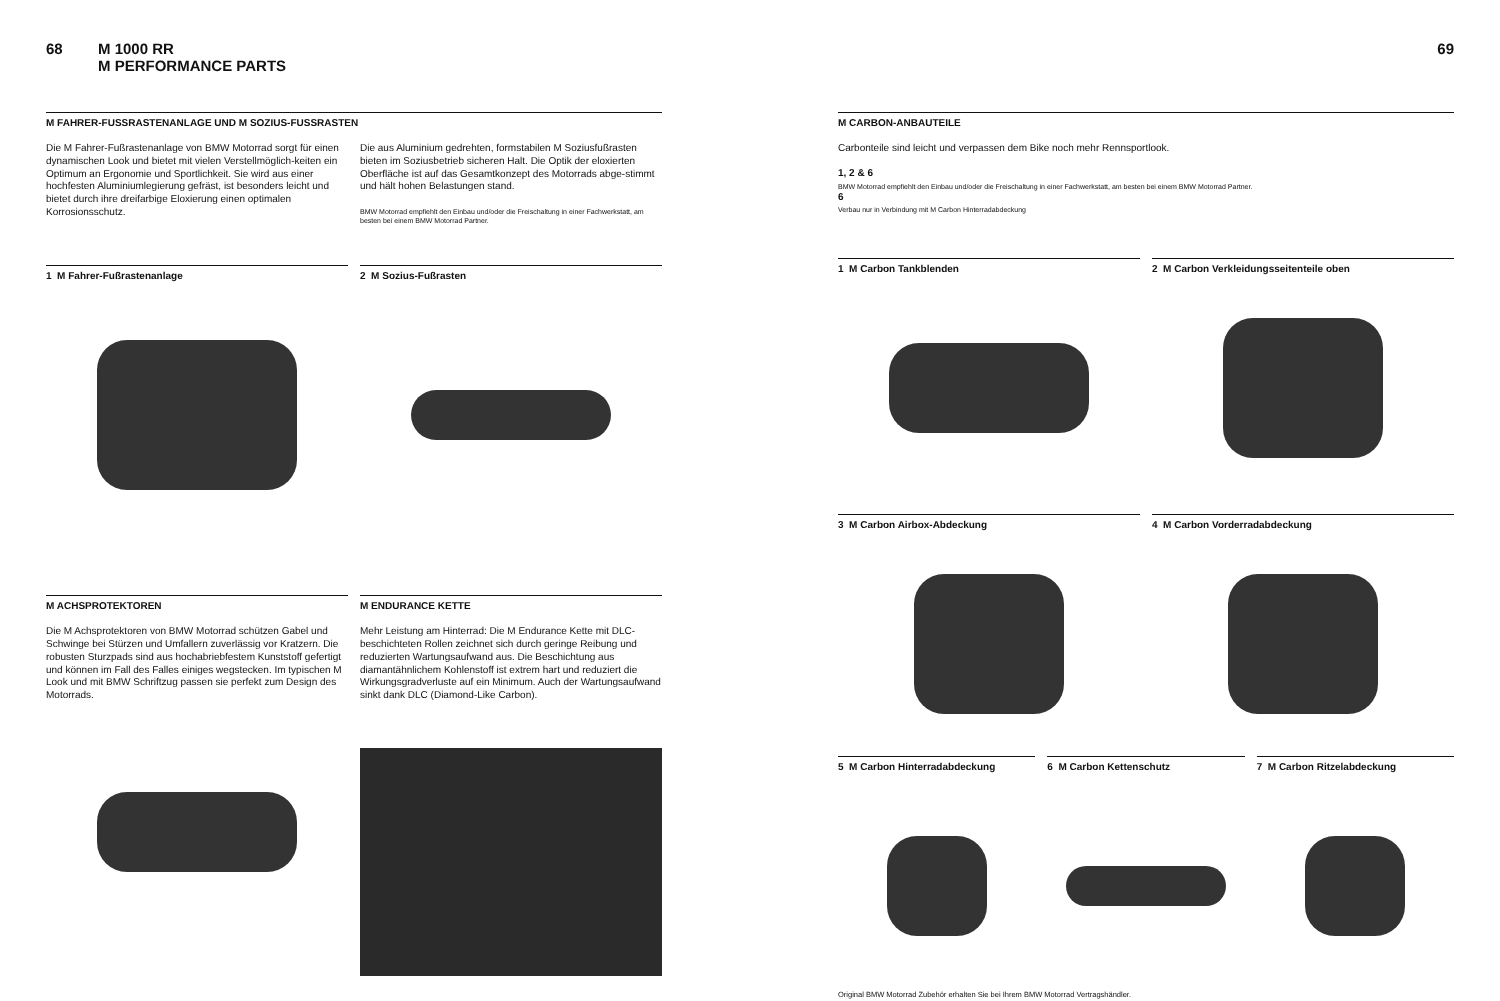68 M 1000 RR
M PERFORMANCE PARTS
M FAHRER-FUSSRASTENANLAGE UND M SOZIUS-FUSSRASTEN
Die M Fahrer-Fußrastenanlage von BMW Motorrad sorgt für einen dynamischen Look und bietet mit vielen Verstellmöglich-keiten ein Optimum an Ergonomie und Sportlichkeit. Sie wird aus einer hochfesten Aluminiumlegierung gefräst, ist besonders leicht und bietet durch ihre dreifarbige Eloxierung einen optimalen Korrosionsschutz.
Die aus Aluminium gedrehten, formstabilen M Soziusfußrasten bieten im Soziusbetrieb sicheren Halt. Die Optik der eloxierten Oberfläche ist auf das Gesamtkonzept des Motorrads abge-stimmt und hält hohen Belastungen stand.
BMW Motorrad empfiehlt den Einbau und/oder die Freischaltung in einer Fachwerkstatt, am besten bei einem BMW Motorrad Partner.
1 M Fahrer-Fußrastenanlage 2 M Sozius-Fußrasten
M ACHSPROTEKTOREN
Die M Achsprotektoren von BMW Motorrad schützen Gabel und Schwinge bei Stürzen und Umfallern zuverlässig vor Kratzern. Die robusten Sturzpads sind aus hochabriebfestem Kunststoff gefertigt und können im Fall des Falles einiges wegstecken. Im typischen M Look und mit BMW Schriftzug passen sie perfekt zum Design des Motorrads.
M ENDURANCE KETTE
Mehr Leistung am Hinterrad: Die M Endurance Kette mit DLC-beschichteten Rollen zeichnet sich durch geringe Reibung und reduzierten Wartungsaufwand aus. Die Beschichtung aus diamantähnlichem Kohlenstoff ist extrem hart und reduziert die Wirkungsgradverluste auf ein Minimum. Auch der Wartungsaufwand sinkt dank DLC (Diamond-Like Carbon).
69
M CARBON-ANBAUTEILE
Carbonteile sind leicht und verpassen dem Bike noch mehr Rennsportlook.
1, 2 & 6
BMW Motorrad empfiehlt den Einbau und/oder die Freischaltung in einer Fachwerkstatt, am besten bei einem BMW Motorrad Partner.
6
Verbau nur in Verbindung mit M Carbon Hinterradabdeckung
1 M Carbon Tankblenden 2 M Carbon Verkleidungsseitenteile oben
3 M Carbon Airbox-Abdeckung 4 M Carbon Vorderradabdeckung
5 M Carbon Hinterradabdeckung 6 M Carbon Kettenschutz 7 M Carbon Ritzelabdeckung
Original BMW Motorrad Zubehör erhalten Sie bei Ihrem BMW Motorrad Vertragshändler.